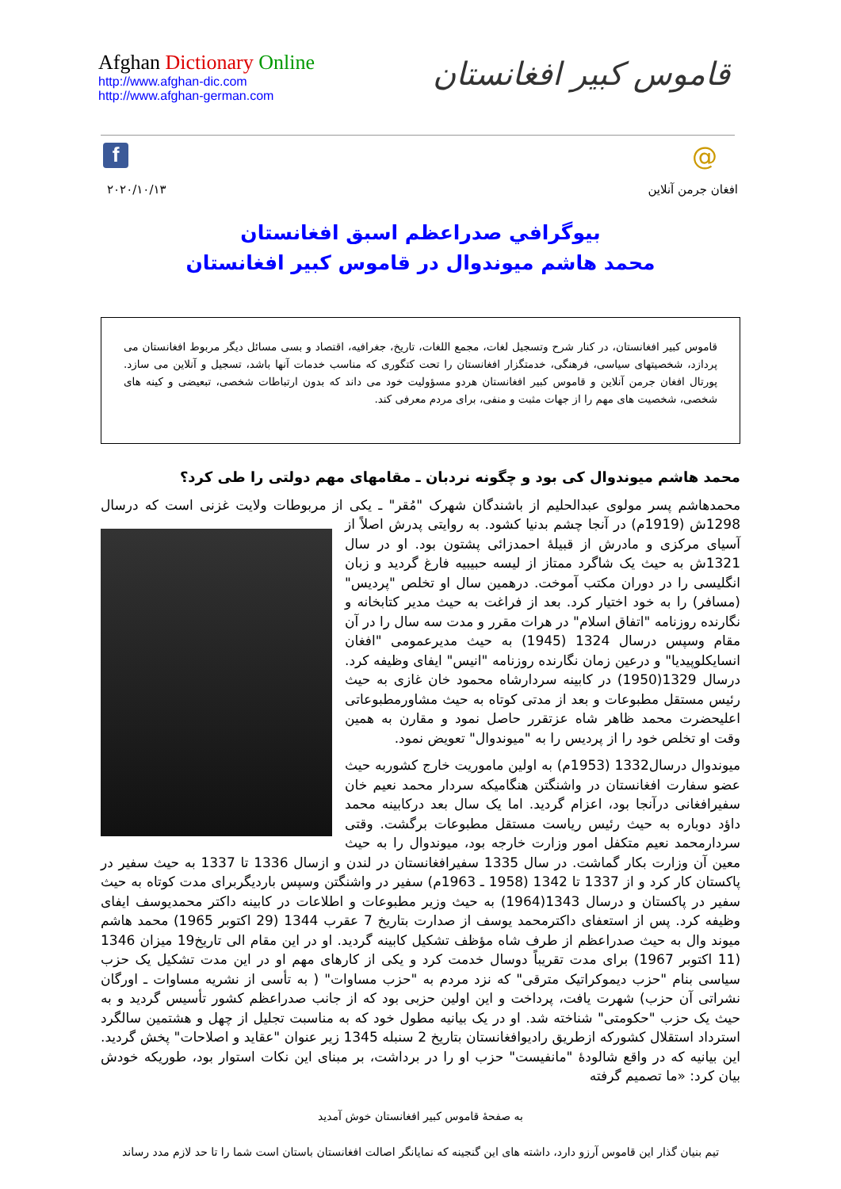Afghan Dictionary Online
http://www.afghan-dic.com
http://www.afghan-german.com
قاموس کبیر افغانستان
f @
۲۰۲۰/۱۰/۱۳ افغان جرمن آنلاین
بیوگرافي صدراعظم اسبق افغانستان
محمد هاشم میوندوال در قاموس کبیر افغانستان
قاموس کبیر افغانستان، در کنار شرح وتسجیل لغات، مجمع اللغات، تاریخ، جغرافیه، اقتصاد و بسی مسائل دیگر مربوط افغانستان می پردازد، شخصیتهای سیاسی، فرهنگی، خدمتگزار افغانستان را تحت کتگوری که مناسب خدمات آنها باشد، تسجیل و آنلاین می سازد. پورتال افغان جرمن آنلاین و قاموس کبیر افغانستان هردو مسؤولیت خود می داند که بدون ارتباطات شخصی، تبعیضی و کینه های شخصی، شخصیت های مهم را از جهات مثبت و منفی، برای مردم معرفی کند.
محمد هاشم میوندوال کی بود و چگونه نردبان ـ مقامهای مهم دولتی را طی کرد؟
محمدهاشم پسر مولوی عبدالحلیم از باشندگان شهرک "مُقر" ـ یکی از مربوطات ولایت غزنی است که درسال 1298ش (1919م) در آنجا چشم بدنیا کشود. به روایتی پدرش اصلاً از آسیای مرکزی و مادرش از قبیلهٔ احمدزائی پشتون بود. او در سال 1321ش به حیث یک شاگرد ممتاز از لیسه حبیبیه فارغ گردید و زبان انگلیسی را در دوران مکتب آموخت. درهمین سال او تخلص "پردیس" (مسافر) را به خود اختیار کرد. بعد از فراغت به حیث مدیر کتابخانه و نگارنده روزنامه "اتفاق اسلام" در هرات مقرر و مدت سه سال را در آن مقام وسپس درسال 1324 (1945) به حیث مدیرعمومی "افغان انسایکلوپیدیا" و درعین زمان نگارنده روزنامه "انیس" ایفای وظیفه کرد. درسال 1329(1950) در کابینه سردارشاه محمود خان غازی به حیث رئیس مستقل مطبوعات و بعد از مدتی کوتاه به حیث مشاورمطبوعاتی اعلیحضرت محمد ظاهر شاه عزتقرر حاصل نمود و مقارن به همین وقت او تخلص خود را از پردیس را به "میوندوال" تعویض نمود.
میوندوال درسال1332 (1953م) به اولین ماموریت خارج کشوربه حیث عضو سفارت افغانستان در واشنگتن هنگامیکه سردار محمد نعیم خان سفیرافغانی درآنجا بود، اعزام گردید. اما یک سال بعد درکابینه محمد داؤد دوباره به حیث رئیس ریاست مستقل مطبوعات برگشت. وقتی سردارمحمد نعیم متکفل امور وزارت خارجه بود، میوندوال را به حیث معین آن وزارت بکار گماشت. در سال 1335 سفیرافغانستان در لندن و ازسال 1336 تا 1337 به حیث سفیر در پاکستان کار کرد و از 1337 تا 1342 (1958 ـ 1963م) سفیر در واشنگتن وسپس باردیگربرای مدت کوتاه به حیث سفیر در پاکستان و درسال 1343(1964) به حیث وزیر مطبوعات و اطلاعات در کابینه داکتر محمدیوسف ایفای وظیفه کرد. پس از استعفای داکترمحمد یوسف از صدارت بتاریخ 7 عقرب 1344 (29 اکتوبر 1965) محمد هاشم میوند وال به حیث صدراعظم از طرف شاه مؤظف تشکیل کابینه گردید. او در این مقام الی تاریخ19 میزان 1346 (11 اکتوبر 1967) برای مدت تقریباً دوسال خدمت کرد و یکی از کارهای مهم او در این مدت تشکیل یک حزب سیاسی بنام "حزب دیموکراتیک مترقی" که نزد مردم به "حزب مساوات" ( به تأسی از نشریه مساوات ـ اورگان نشراتی آن حزب) شهرت یافت، پرداخت و این اولین حزبی بود که از جانب صدراعظم کشور تأسیس گردید و به حیث یک حزب "حکومتی" شناخته شد. او در یک بیانیه مطول خود که به مناسبت تجلیل از چهل و هشتمین سالگرد استرداد استقلال کشورکه ازطریق رادیوافغانستان بتاریخ 2 سنبله 1345 زیر عنوان "عقاید و اصلاحات" پخش گردید. این بیانیه که در واقع شالودهٔ "مانفیست" حزب او را در برداشت، بر مبنای این نکات استوار بود، طوریکه خودش بیان کرد: «ما تصمیم گرفته
به صفحهٔ قاموس کبیر افغانستان خوش آمدید
تیم بنیان گذار این قاموس آرزو دارد، داشته های این گنجینه که نمایانگر اصالت افغانستان باستان است شما را تا حد لازم مدد رساند